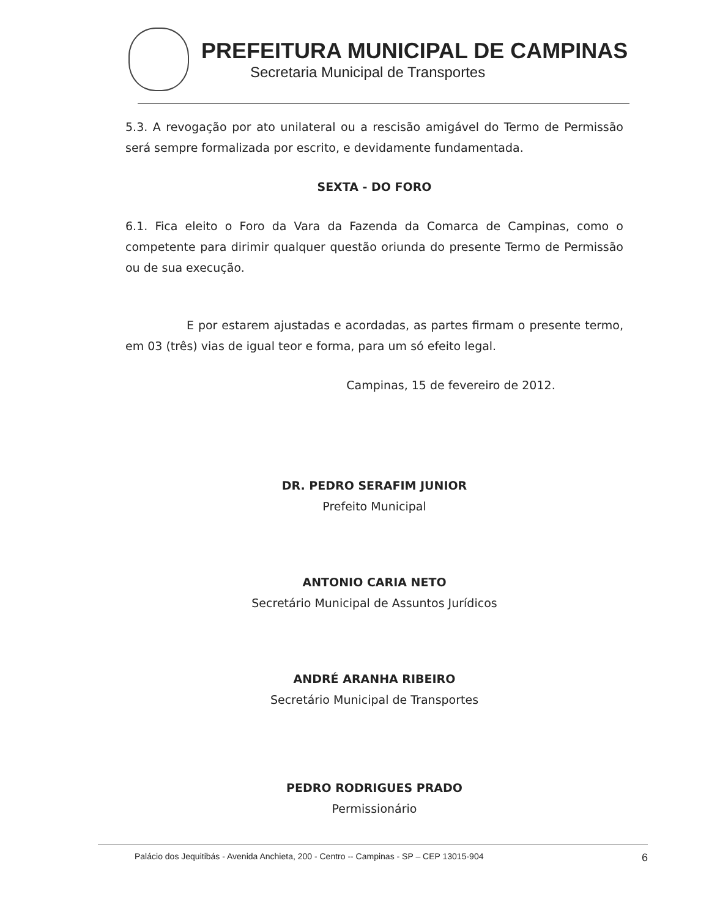PREFEITURA MUNICIPAL DE CAMPINAS
Secretaria Municipal de Transportes
5.3. A revogação por ato unilateral ou a rescisão amigável do Termo de Permissão será sempre formalizada por escrito, e devidamente fundamentada.
SEXTA - DO FORO
6.1. Fica eleito o Foro da Vara da Fazenda da Comarca de Campinas, como o competente para dirimir qualquer questão oriunda do presente Termo de Permissão ou de sua execução.
E por estarem ajustadas e acordadas, as partes firmam o presente termo, em 03 (três) vias de igual teor e forma, para um só efeito legal.
Campinas, 15 de fevereiro de 2012.
DR. PEDRO SERAFIM JUNIOR
Prefeito Municipal
ANTONIO CARIA NETO
Secretário Municipal de Assuntos Jurídicos
ANDRÉ ARANHA RIBEIRO
Secretário Municipal de Transportes
PEDRO RODRIGUES PRADO
Permissionário
Palácio dos Jequitibás - Avenida Anchieta, 200 - Centro -- Campinas - SP – CEP 13015-904 6